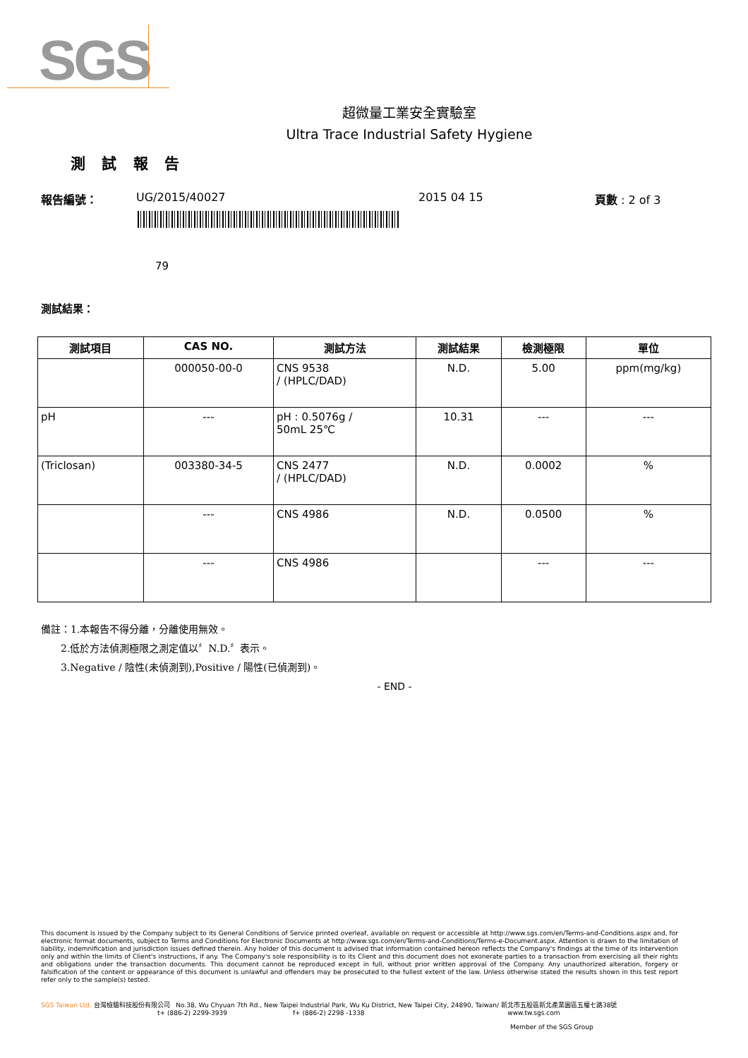SGS
超微量工業安全實驗室
Ultra Trace Industrial Safety Hygiene
測 試 報 告
報告編號： UG/2015/40027 2015 04 15 頁數 : 2 of 3
79
測試結果：
| 測試項目 | CAS NO. | 測試方法 | 測試結果 | 檢測極限 | 單位 |
| --- | --- | --- | --- | --- | --- |
| | 000050-00-0 | CNS 9538 / (HPLC/DAD) | N.D. | 5.00 | ppm(mg/kg) |
| pH | --- | pH : 0.5076g / 50mL 25℃ | 10.31 | --- | --- |
| (Triclosan) | 003380-34-5 | CNS 2477 / (HPLC/DAD) | N.D. | 0.0002 | % |
| | --- | CNS 4986 | N.D. | 0.0500 | % |
| | --- | CNS 4986 | | --- | --- |
備註：1.本報告不得分離，分離使用無效。
  2.低於方法偵測極限之測定值以〞N.D.〞表示。
  3.Negative / 陰性(未偵測到),Positive / 陽性(已偵測到)。
- END -
This document is issued by the Company subject to its General Conditions of Service printed overleaf, available on request or accessible at http://www.sgs.com/en/Terms-and-Conditions.aspx and, for electronic format documents, subject to Terms and Conditions for Electronic Documents at http://www.sgs.com/en/Terms-and-Conditions/Terms-e-Document.aspx. Attention is drawn to the limitation of liability, indemnification and jurisdiction issues defined therein. Any holder of this document is advised that information contained hereon reflects the Company's findings at the time of its intervention only and within the limits of Client's instructions, if any. The Company's sole responsibility is to its Client and this document does not exonerate parties to a transaction from exercising all their rights and obligations under the transaction documents. This document cannot be reproduced except in full, without prior written approval of the Company. Any unauthorized alteration, forgery or falsification of the content or appearance of this document is unlawful and offenders may be prosecuted to the fullest extent of the law. Unless otherwise stated the results shown in this test report refer only to the sample(s) tested.
SGS Taiwan Ltd. 台灣檢驗科技股份有限公司 No.38, Wu Chyuan 7th Rd., New Taipei Industrial Park, Wu Ku District, New Taipei City, 24890, Taiwan/ 新北市五股區新北產業園區五權七路38號
t+ (886-2) 2299-3939 f+ (886-2) 2298 -1338 www.tw.sgs.com
Member of the SGS Group